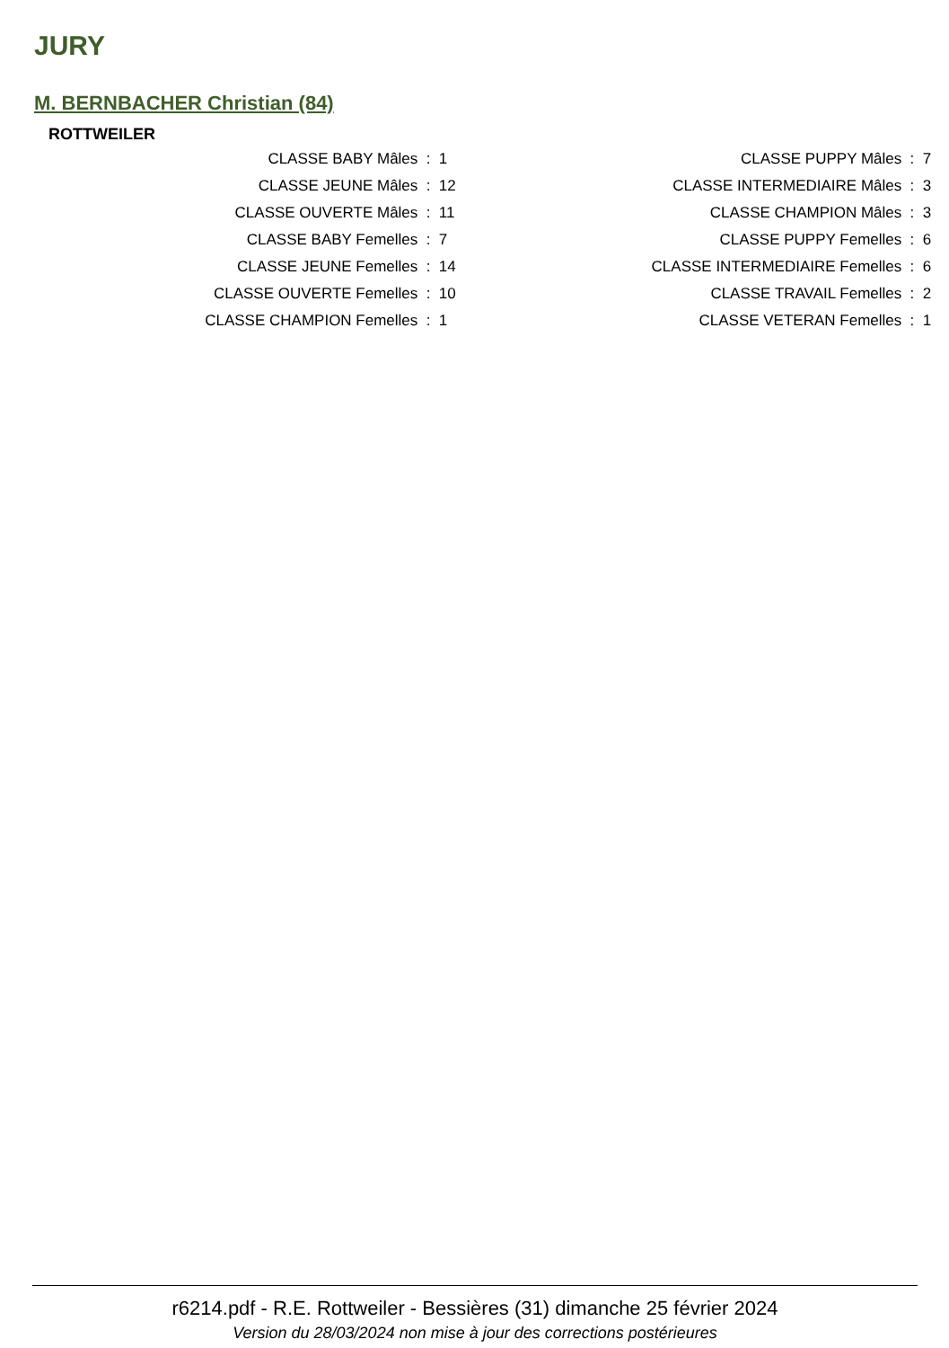JURY
M. BERNBACHER Christian (84)
ROTTWEILER
| CLASSE BABY Mâles | : | 1 | CLASSE PUPPY Mâles | : | 7 |
| CLASSE JEUNE Mâles | : | 12 | CLASSE INTERMEDIAIRE Mâles | : | 3 |
| CLASSE OUVERTE Mâles | : | 11 | CLASSE CHAMPION Mâles | : | 3 |
| CLASSE BABY Femelles | : | 7 | CLASSE PUPPY Femelles | : | 6 |
| CLASSE JEUNE Femelles | : | 14 | CLASSE INTERMEDIAIRE Femelles | : | 6 |
| CLASSE OUVERTE Femelles | : | 10 | CLASSE TRAVAIL Femelles | : | 2 |
| CLASSE CHAMPION Femelles | : | 1 | CLASSE VETERAN Femelles | : | 1 |
r6214.pdf - R.E. Rottweiler - Bessières (31) dimanche 25 février 2024
Version du 28/03/2024 non mise à jour des corrections postérieures